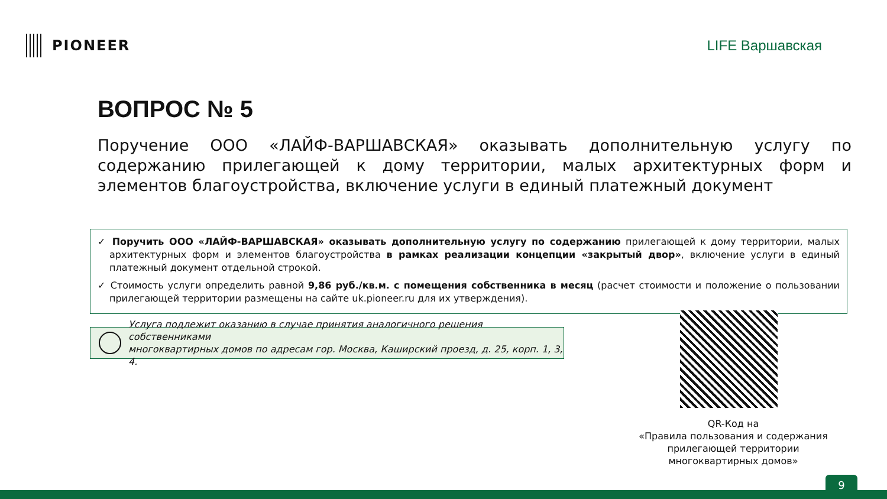PIONEER LIFE Варшавская
ВОПРОС № 5
Поручение ООО «ЛАЙФ-ВАРШАВСКАЯ» оказывать дополнительную услугу по содержанию прилегающей к дому территории, малых архитектурных форм и элементов благоустройства, включение услуги в единый платежный документ
✓ Поручить ООО «ЛАЙФ-ВАРШАВСКАЯ» оказывать дополнительную услугу по содержанию прилегающей к дому территории, малых архитектурных форм и элементов благоустройства в рамках реализации концепции «закрытый двор», включение услуги в единый платежный документ отдельной строкой.
✓ Стоимость услуги определить равной 9,86 руб./кв.м. с помещения собственника в месяц (расчет стоимости и положение о пользовании прилегающей территории размещены на сайте uk.pioneer.ru для их утверждения).
Услуга подлежит оказанию в случае принятия аналогичного решения собственниками
многоквартирных домов по адресам гор. Москва, Каширский проезд, д. 25, корп. 1, 3, 4.
QR-Код на
«Правила пользования и содержания прилегающей территории многоквартирных домов»
9